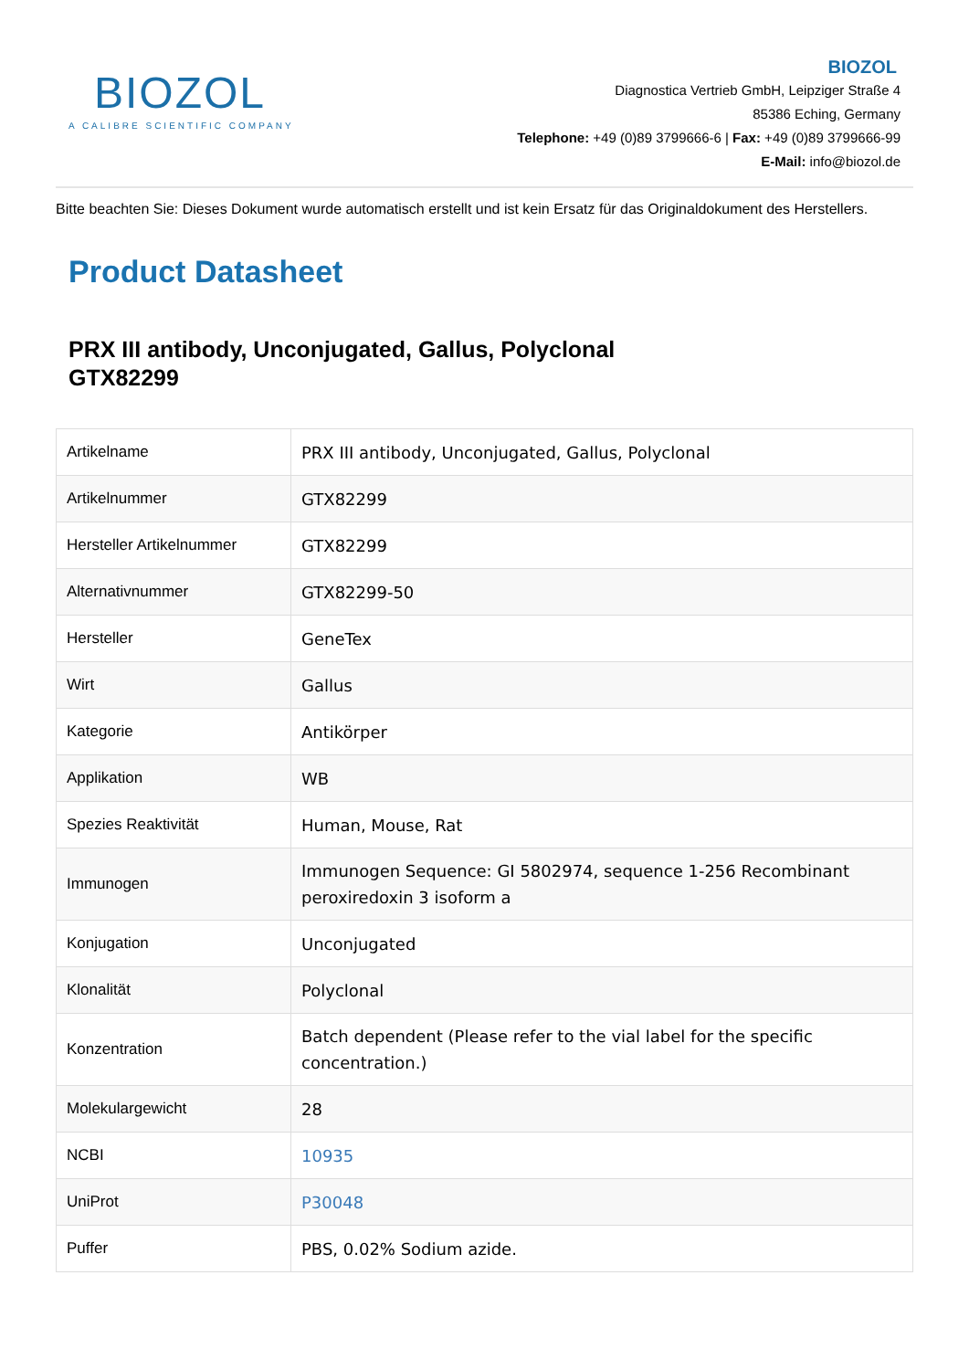BIOZOL
A CALIBRE SCIENTIFIC COMPANY
BIOZOL
Diagnostica Vertrieb GmbH, Leipziger Straße 4
85386 Eching, Germany
Telephone: +49 (0)89 3799666-6 | Fax: +49 (0)89 3799666-99
E-Mail: info@biozol.de
Bitte beachten Sie: Dieses Dokument wurde automatisch erstellt und ist kein Ersatz für das Originaldokument des Herstellers.
Product Datasheet
PRX III antibody, Unconjugated, Gallus, Polyclonal
GTX82299
| Artikelname | PRX III antibody, Unconjugated, Gallus, Polyclonal |
| Artikelnummer | GTX82299 |
| Hersteller Artikelnummer | GTX82299 |
| Alternativnummer | GTX82299-50 |
| Hersteller | GeneTex |
| Wirt | Gallus |
| Kategorie | Antikörper |
| Applikation | WB |
| Spezies Reaktivität | Human, Mouse, Rat |
| Immunogen | Immunogen Sequence: GI 5802974, sequence 1-256 Recombinant peroxiredoxin 3 isoform a |
| Konjugation | Unconjugated |
| Klonalität | Polyclonal |
| Konzentration | Batch dependent (Please refer to the vial label for the specific concentration.) |
| Molekulargewicht | 28 |
| NCBI | 10935 |
| UniProt | P30048 |
| Puffer | PBS, 0.02% Sodium azide. |